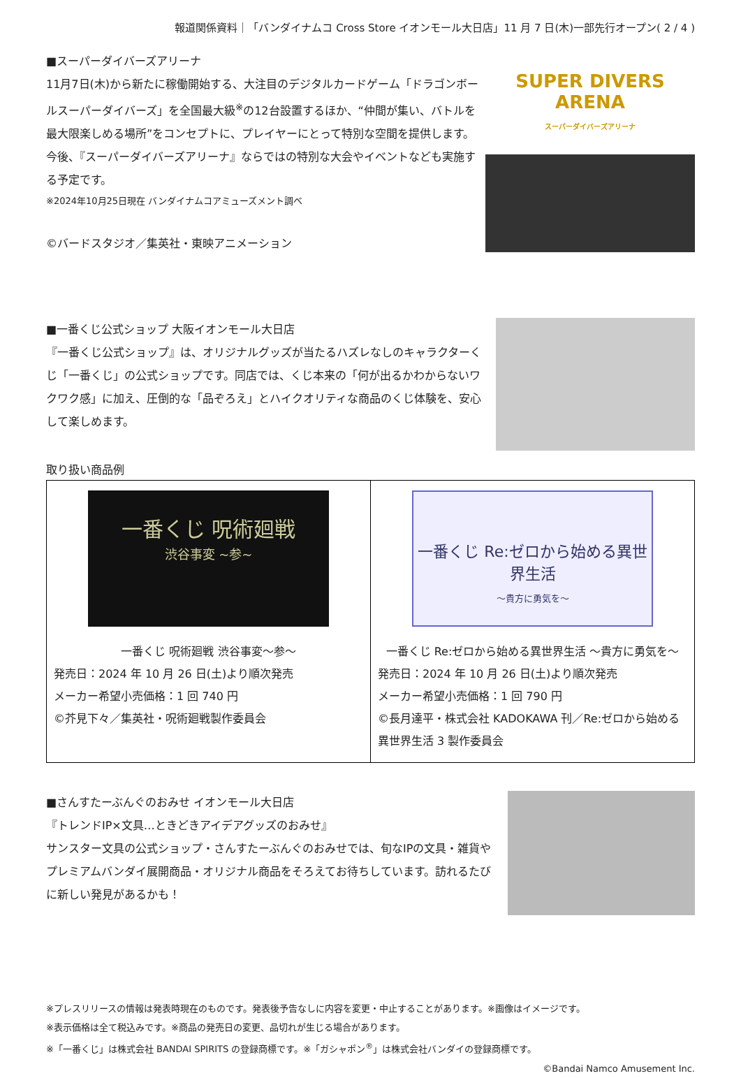報道関係資料｜「バンダイナムコ Cross Store イオンモール大日店」11 月 7 日(木)一部先行オープン( 2 / 4 )
■スーパーダイバーズアリーナ
11月7日(木)から新たに稼働開始する、大注目のデジタルカードゲーム「ドラゴンボールスーパーダイバーズ」を全国最大級<sup>※</sup>の12台設置するほか、“仲間が集い、バトルを最大限楽しめる場所”をコンセプトに、プレイヤーにとって特別な空間を提供します。今後、『スーパーダイバーズアリーナ』ならではの特別な大会やイベントなども実施する予定です。
※2024年10月25日現在 バンダイナムコアミューズメント調べ
©バードスタジオ／集英社・東映アニメーション
SUPER DIVERS ARENA
スーパーダイバーズアリーナ
■一番くじ公式ショップ 大阪イオンモール大日店
『一番くじ公式ショップ』は、オリジナルグッズが当たるハズレなしのキャラクターくじ「一番くじ」の公式ショップです。同店では、くじ本来の「何が出るかわからないワクワク感」に加え、圧倒的な「品ぞろえ」とハイクオリティな商品のくじ体験を、安心して楽しめます。
取り扱い商品例
| 一番くじ 呪術廻戦 渋谷事変 ~参~ 一番くじ 呪術廻戦 渋谷事変～参～ 発売日：2024 年 10 月 26 日(土)より順次発売 メーカー希望小売価格：1 回 740 円 ©芥見下々／集英社・呪術廻戦製作委員会 | 一番くじ Re:ゼロから始める異世界生活 ～貴方に勇気を～ 一番くじ Re:ゼロから始める異世界生活 ～貴方に勇気を～ 発売日：2024 年 10 月 26 日(土)より順次発売 メーカー希望小売価格：1 回 790 円 ©長月達平・株式会社 KADOKAWA 刊／Re:ゼロから始める異世界生活 3 製作委員会 |
■さんすたーぶんぐのおみせ イオンモール大日店
『トレンドIP×文具…ときどきアイデアグッズのおみせ』
サンスター文具の公式ショップ・さんすたーぶんぐのおみせでは、旬なIPの文具・雑貨やプレミアムバンダイ展開商品・オリジナル商品をそろえてお待ちしています。訪れるたびに新しい発見があるかも！
※プレスリリースの情報は発表時現在のものです。発表後予告なしに内容を変更・中止することがあります。※画像はイメージです。
※表示価格は全て税込みです。※商品の発売日の変更、品切れが生じる場合があります。
※「一番くじ」は株式会社 BANDAI SPIRITS の登録商標です。※「ガシャポン<sup>®</sup>」は株式会社バンダイの登録商標です。
©Bandai Namco Amusement Inc.